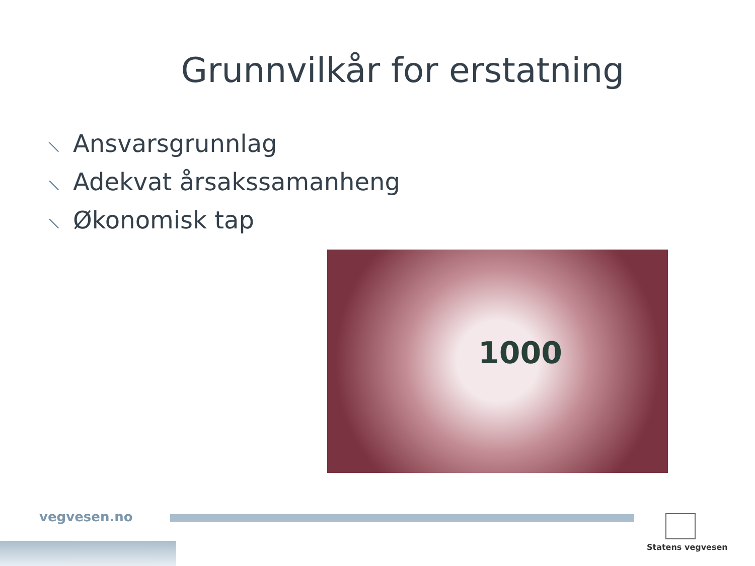Grunnvilkår for erstatning
⟍ Ansvarsgrunnlag
⟍ Adekvat årsakssamanheng
⟍ Økonomisk tap
1000
vegvesen.no
Statens vegvesen